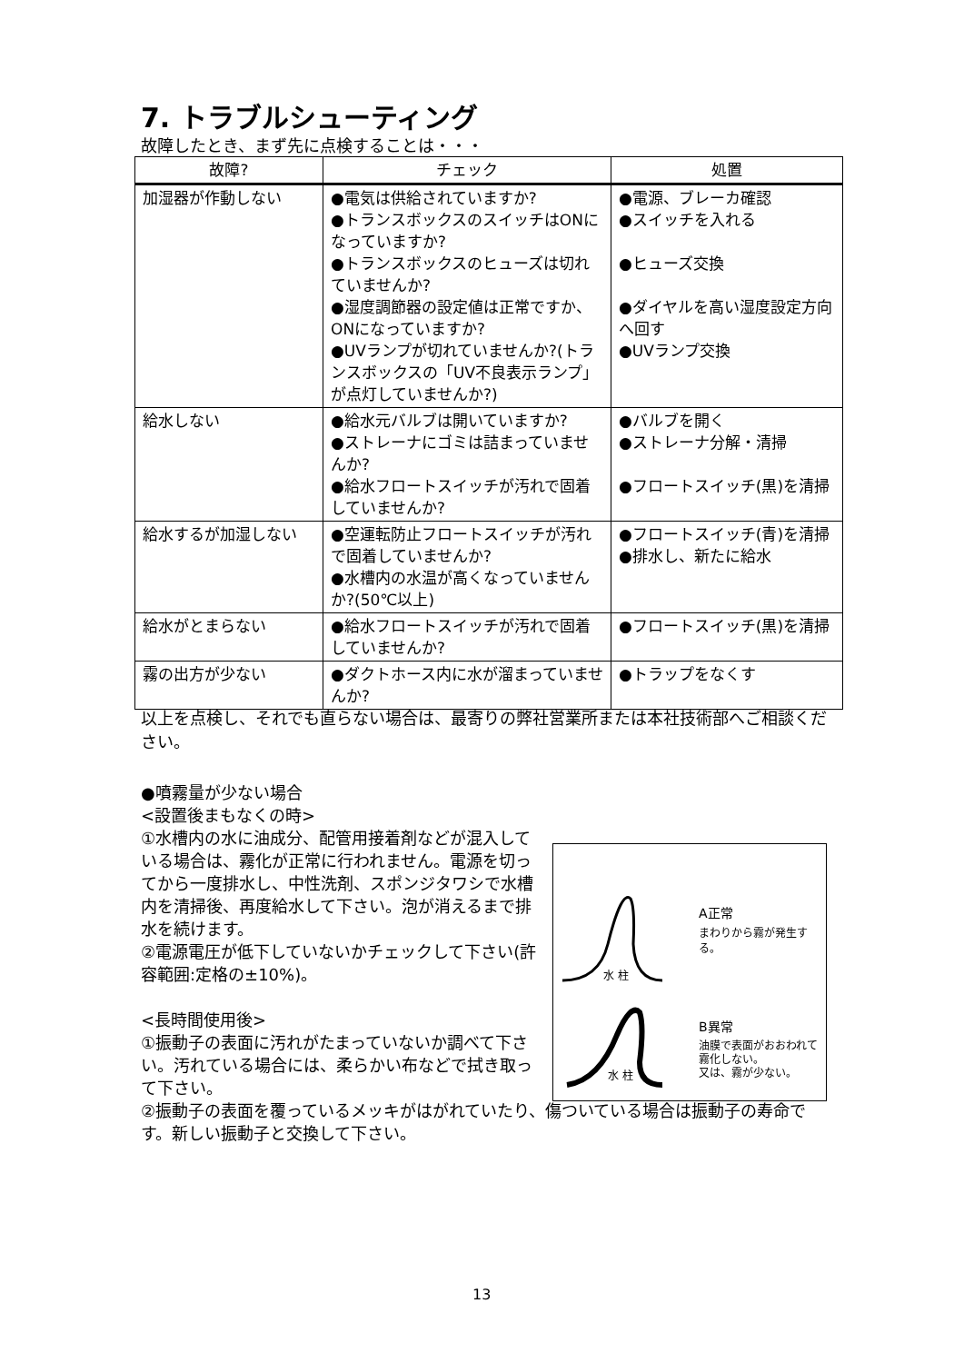7. トラブルシューティング
故障したとき、まず先に点検することは・・・
| 故障? | チェック | 処置 |
| --- | --- | --- |
| 加湿器が作動しない | ●電気は供給されていますか? ●トランスボックスのスイッチはONになっていますか? ●トランスボックスのヒューズは切れていませんか? ●湿度調節器の設定値は正常ですか、ONになっていますか? ●UVランプが切れていませんか?(トランスボックスの「UV不良表示ランプ」が点灯していませんか?) | ●電源、ブレーカ確認 ●スイッチを入れる ●ヒューズ交換 ●ダイヤルを高い湿度設定方向へ回す ●UVランプ交換 |
| 給水しない | ●給水元バルブは開いていますか? ●ストレーナにゴミは詰まっていませんか? ●給水フロートスイッチが汚れで固着していませんか? | ●バルブを開く ●ストレーナ分解・清掃 ●フロートスイッチ(黒)を清掃 |
| 給水するが加湿しない | ●空運転防止フロートスイッチが汚れで固着していませんか? ●水槽内の水温が高くなっていませんか?(50℃以上) | ●フロートスイッチ(青)を清掃 ●排水し、新たに給水 |
| 給水がとまらない | ●給水フロートスイッチが汚れで固着していませんか? | ●フロートスイッチ(黒)を清掃 |
| 霧の出方が少ない | ●ダクトホース内に水が溜まっていませんか? | ●トラップをなくす |
以上を点検し、それでも直らない場合は、最寄りの弊社営業所または本社技術部へご相談ください。
●噴霧量が少ない場合
<設置後まもなくの時>
①水槽内の水に油成分、配管用接着剤などが混入している場合は、霧化が正常に行われません。電源を切ってから一度排水し、中性洗剤、スポンジタワシで水槽内を清掃後、再度給水して下さい。泡が消えるまで排水を続けます。
②電源電圧が低下していないかチェックして下さい(許容範囲:定格の±10%)。
<長時間使用後>
①振動子の表面に汚れがたまっていないか調べて下さい。汚れている場合には、柔らかい布などで拭き取って下さい。
②振動子の表面を覆っているメッキがはがれていたり、傷ついている場合は振動子の寿命です。新しい振動子と交換して下さい。
A正常
まわりから霧が発生する。
水 柱
B異常
油膜で表面がおおわれて
霧化しない。
又は、霧が少ない。
水 柱
13